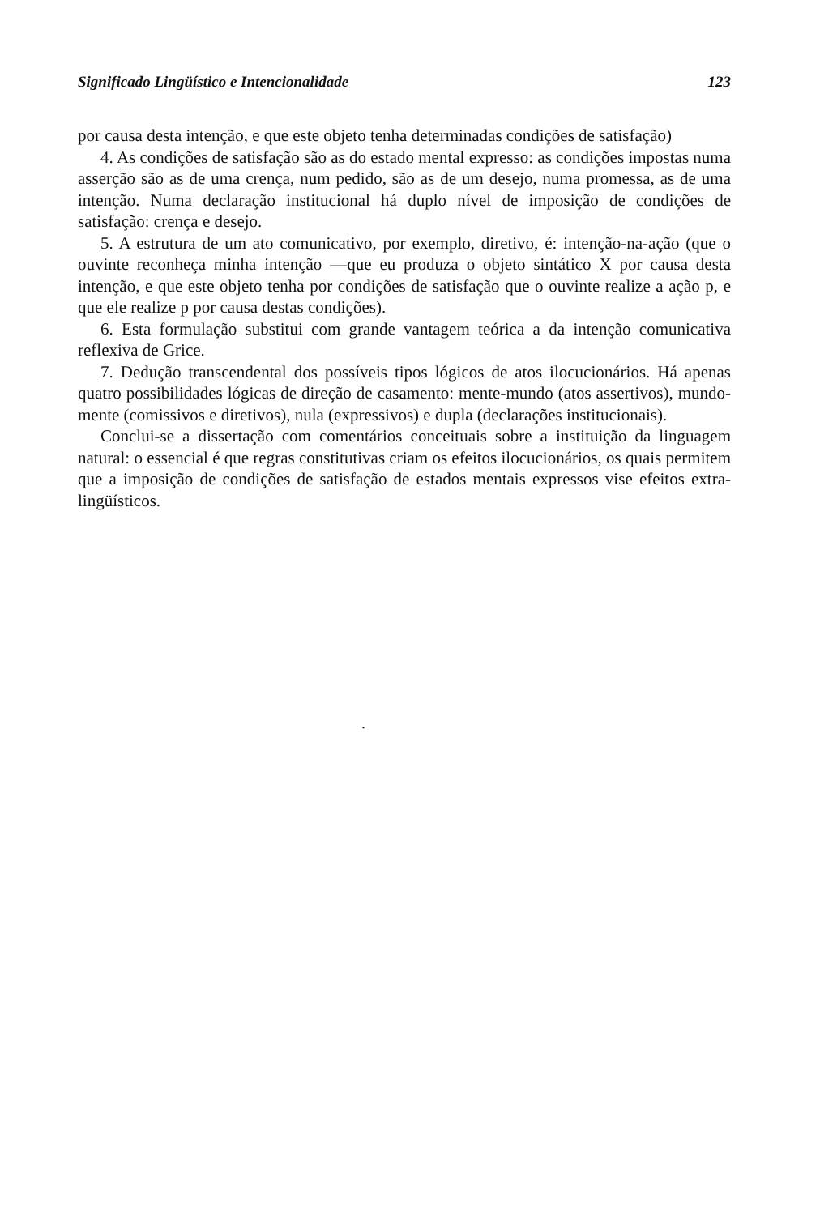Significado Lingüístico e Intencionalidade 123
por causa desta intenção, e que este objeto tenha determinadas condições de satisfação)
4. As condições de satisfação são as do estado mental expresso: as condições impostas numa asserção são as de uma crença, num pedido, são as de um desejo, numa promessa, as de uma intenção. Numa declaração institucional há duplo nível de imposição de condições de satisfação: crença e desejo.
5. A estrutura de um ato comunicativo, por exemplo, diretivo, é: intenção-na-ação (que o ouvinte reconheça minha intenção —que eu produza o objeto sintático X por causa desta intenção, e que este objeto tenha por condições de satisfação que o ouvinte realize a ação p, e que ele realize p por causa destas condições).
6. Esta formulação substitui com grande vantagem teórica a da intenção comunicativa reflexiva de Grice.
7. Dedução transcendental dos possíveis tipos lógicos de atos ilocucionários. Há apenas quatro possibilidades lógicas de direção de casamento: mente-mundo (atos assertivos), mundo-mente (comissivos e diretivos), nula (expressivos) e dupla (declarações institucionais).
Conclui-se a dissertação com comentários conceituais sobre a instituição da linguagem natural: o essencial é que regras constitutivas criam os efeitos ilocucionários, os quais permitem que a imposição de condições de satisfação de estados mentais expressos vise efeitos extra-lingüísticos.
.